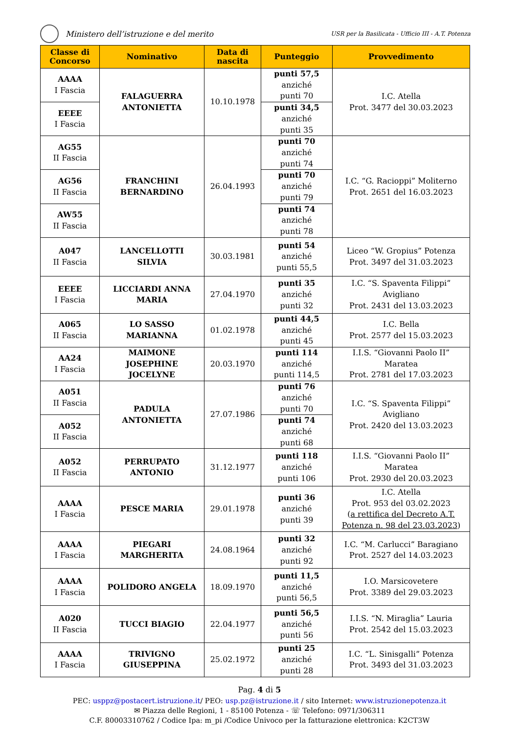Ministero dell’istruzione e del merito
USR per la Basilicata - Ufficio III - A.T. Potenza
| Classe di Concorso | Nominativo | Data di nascita | Punteggio | Provvedimento |
| --- | --- | --- | --- | --- |
| AAAA I Fascia | FALAGUERRA ANTONIETTA | 10.10.1978 | punti 57,5 anziché punti 70 | I.C. Atella Prot. 3477 del 30.03.2023 |
| EEEE I Fascia | | | punti 34,5 anziché punti 35 | |
| AG55 II Fascia | FRANCHINI BERNARDINO | 26.04.1993 | punti 70 anziché punti 74 | I.C. “G. Racioppi” Moliterno Prot. 2651 del 16.03.2023 |
| AG56 II Fascia | | | punti 70 anziché punti 79 | |
| AW55 II Fascia | | | punti 74 anziché punti 78 | |
| A047 II Fascia | LANCELLOTTI SILVIA | 30.03.1981 | punti 54 anziché punti 55,5 | Liceo “W. Gropius” Potenza Prot. 3497 del 31.03.2023 |
| EEEE I Fascia | LICCIARDI ANNA MARIA | 27.04.1970 | punti 35 anziché punti 32 | I.C. “S. Spaventa Filippi” Avigliano Prot. 2431 del 13.03.2023 |
| A065 II Fascia | LO SASSO MARIANNA | 01.02.1978 | punti 44,5 anziché punti 45 | I.C. Bella Prot. 2577 del 15.03.2023 |
| AA24 I Fascia | MAIMONE JOSEPHINE JOCELYNE | 20.03.1970 | punti 114 anziché punti 114,5 | I.I.S. “Giovanni Paolo II” Maratea Prot. 2781 del 17.03.2023 |
| A051 II Fascia | PADULA ANTONIETTA | 27.07.1986 | punti 76 anziché punti 70 | I.C. “S. Spaventa Filippi” Avigliano Prot. 2420 del 13.03.2023 |
| A052 II Fascia | | | punti 74 anziché punti 68 | |
| A052 II Fascia | PERRUPATO ANTONIO | 31.12.1977 | punti 118 anziché punti 106 | I.I.S. “Giovanni Paolo II” Maratea Prot. 2930 del 20.03.2023 |
| AAAA I Fascia | PESCE MARIA | 29.01.1978 | punti 36 anziché punti 39 | I.C. Atella Prot. 953 del 03.02.2023 ( a rettifica del Decreto A.T. Potenza n. 98 del 23.03.2023 ) |
| AAAA I Fascia | PIEGARI MARGHERITA | 24.08.1964 | punti 32 anziché punti 92 | I.C. “M. Carlucci” Baragiano Prot. 2527 del 14.03.2023 |
| AAAA I Fascia | POLIDORO ANGELA | 18.09.1970 | punti 11,5 anziché punti 56,5 | I.O. Marsicovetere Prot. 3389 del 29.03.2023 |
| A020 II Fascia | TUCCI BIAGIO | 22.04.1977 | punti 56,5 anziché punti 56 | I.I.S. “N. Miraglia” Lauria Prot. 2542 del 15.03.2023 |
| AAAA I Fascia | TRIVIGNO GIUSEPPINA | 25.02.1972 | punti 25 anziché punti 28 | I.C. “L. Sinisgalli” Potenza Prot. 3493 del 31.03.2023 |
Pag. 4 di 5
PEC: usppz@postacert.istruzione.it/ PEO: usp.pz@istruzione.it / sito Internet: www.istruzionepotenza.it
✉ Piazza delle Regioni, 1 - 85100 Potenza - ☏ Telefono: 0971/306311
C.F. 80003310762 / Codice Ipa: m_pi /Codice Univoco per la fatturazione elettronica: K2CT3W